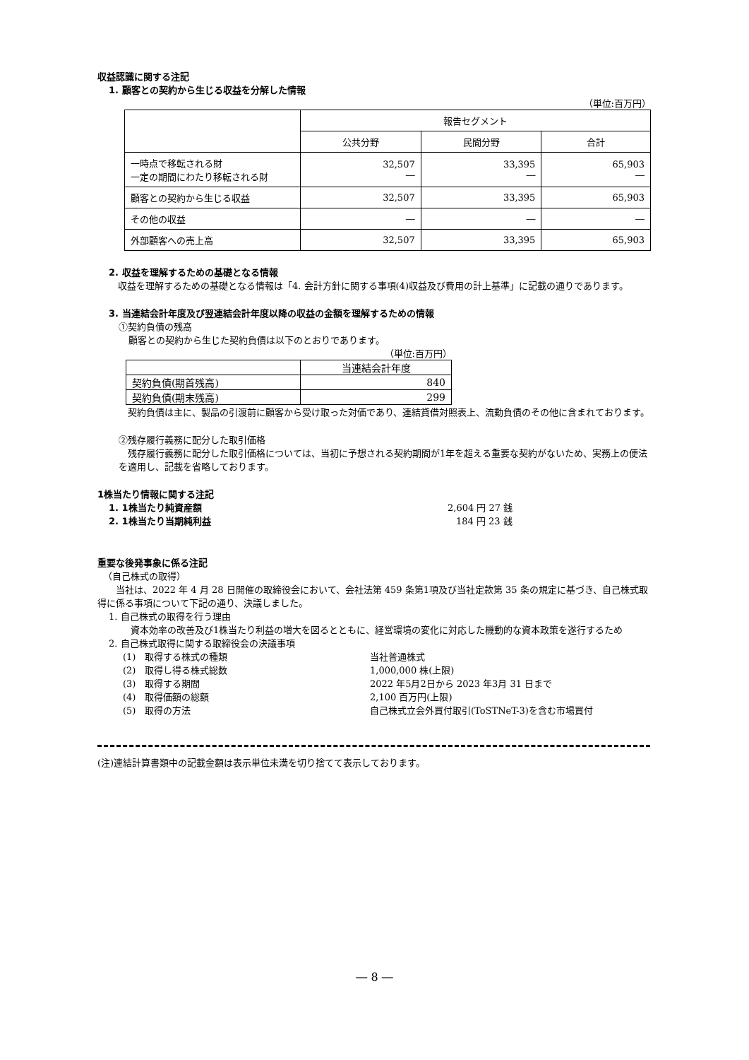収益認識に関する注記
1. 顧客との契約から生じる収益を分解した情報
（単位:百万円）
| | 報告セグメント | | |
| | 公共分野 | 民間分野 | 合計 |
| 一時点で移転される財 一定の期間にわたり移転される財 | 32,507 ― | 33,395 ― | 65,903 ― |
| 顧客との契約から生じる収益 | 32,507 | 33,395 | 65,903 |
| その他の収益 | ― | ― | ― |
| 外部顧客への売上高 | 32,507 | 33,395 | 65,903 |
2. 収益を理解するための基礎となる情報
　収益を理解するための基礎となる情報は「4. 会計方針に関する事項(4)収益及び費用の計上基準」に記載の通りであります。
3. 当連結会計年度及び翌連結会計年度以降の収益の金額を理解するための情報
①契約負債の残高
顧客との契約から生じた契約負債は以下のとおりであります。
（単位:百万円）
| | 当連結会計年度 |
| 契約負債(期首残高) | 840 |
| 契約負債(期末残高) | 299 |
　契約負債は主に、製品の引渡前に顧客から受け取った対価であり、連結貸借対照表上、流動負債のその他に含まれております。
②残存履行義務に配分した取引価格
　残存履行義務に配分した取引価格については、当初に予想される契約期間が1年を超える重要な契約がないため、実務上の便法を適用し、記載を省略しております。
1株当たり情報に関する注記
1. 1株当たり純資産額 2,604 円 27 銭
2. 1株当たり当期純利益 184 円 23 銭
重要な後発事象に係る注記
（自己株式の取得）
　　当社は、2022 年 4 月 28 日開催の取締役会において、会社法第 459 条第1項及び当社定款第 35 条の規定に基づき、自己株式取得に係る事項について下記の通り、決議しました。
1. 自己株式の取得を行う理由
　資本効率の改善及び1株当たり利益の増大を図るとともに、経営環境の変化に対応した機動的な資本政策を遂行するため
2. 自己株式取得に関する取締役会の決議事項
(1)　取得する株式の種類 当社普通株式
(2)　取得し得る株式総数 1,000,000 株(上限)
(3)　取得する期間 2022 年5月2日から 2023 年3月 31 日まで
(4)　取得価額の総額 2,100 百万円(上限)
(5)　取得の方法 自己株式立会外買付取引(ToSTNeT-3)を含む市場買付
(注)連結計算書類中の記載金額は表示単位未満を切り捨てて表示しております。
― 8 ―